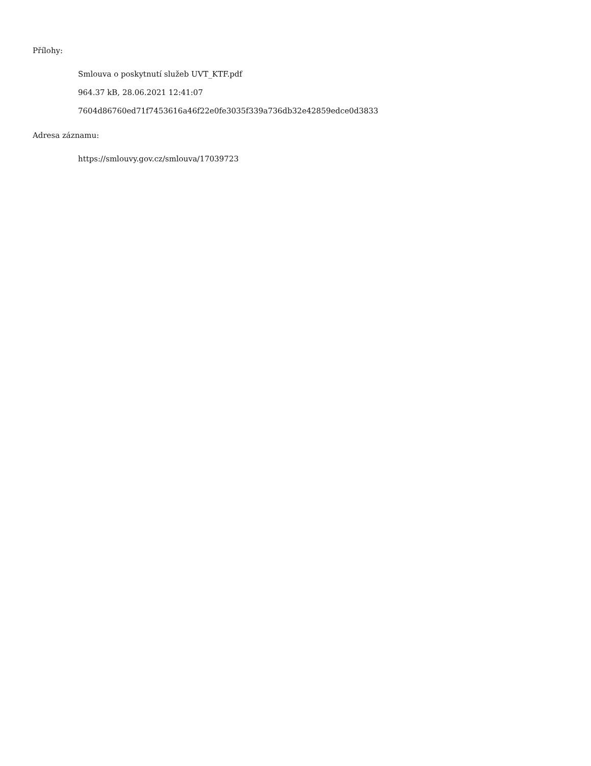Přílohy:
Smlouva o poskytnutí služeb UVT_KTF.pdf
964.37 kB, 28.06.2021 12:41:07
7604d86760ed71f7453616a46f22e0fe3035f339a736db32e42859edce0d3833
Adresa záznamu:
https://smlouvy.gov.cz/smlouva/17039723